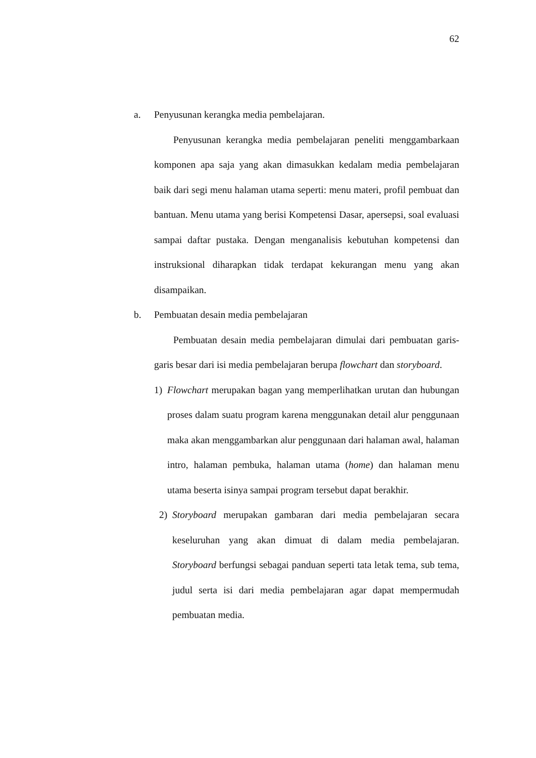62
a. Penyusunan kerangka media pembelajaran.
Penyusunan kerangka media pembelajaran peneliti menggambarkaan komponen apa saja yang akan dimasukkan kedalam media pembelajaran baik dari segi menu halaman utama seperti: menu materi, profil pembuat dan bantuan. Menu utama yang berisi Kompetensi Dasar, apersepsi, soal evaluasi sampai daftar pustaka. Dengan menganalisis kebutuhan kompetensi dan instruksional diharapkan tidak terdapat kekurangan menu yang akan disampaikan.
b. Pembuatan desain media pembelajaran
Pembuatan desain media pembelajaran dimulai dari pembuatan garis-garis besar dari isi media pembelajaran berupa flowchart dan storyboard.
1) Flowchart merupakan bagan yang memperlihatkan urutan dan hubungan proses dalam suatu program karena menggunakan detail alur penggunaan maka akan menggambarkan alur penggunaan dari halaman awal, halaman intro, halaman pembuka, halaman utama (home) dan halaman menu utama beserta isinya sampai program tersebut dapat berakhir.
2) Storyboard merupakan gambaran dari media pembelajaran secara keseluruhan yang akan dimuat di dalam media pembelajaran. Storyboard berfungsi sebagai panduan seperti tata letak tema, sub tema, judul serta isi dari media pembelajaran agar dapat mempermudah pembuatan media.